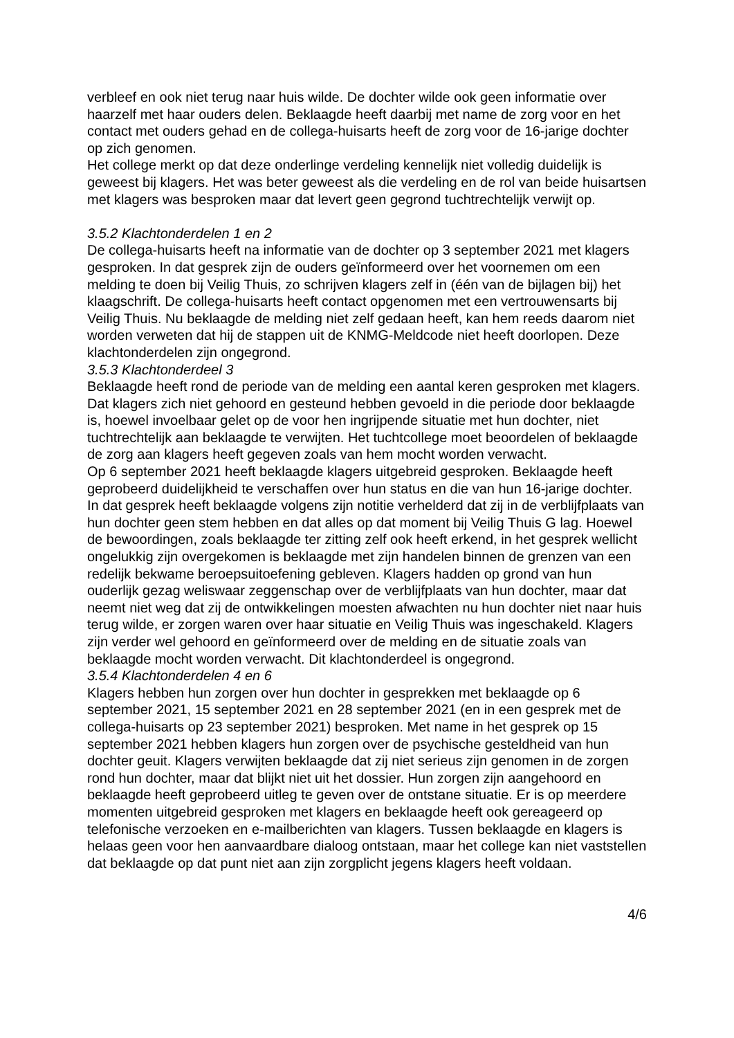verbleef en ook niet terug naar huis wilde. De dochter wilde ook geen informatie over haarzelf met haar ouders delen. Beklaagde heeft daarbij met name de zorg voor en het contact met ouders gehad en de collega-huisarts heeft de zorg voor de 16-jarige dochter op zich genomen.
Het college merkt op dat deze onderlinge verdeling kennelijk niet volledig duidelijk is geweest bij klagers. Het was beter geweest als die verdeling en de rol van beide huisartsen met klagers was besproken maar dat levert geen gegrond tuchtrechtelijk verwijt op.
3.5.2 Klachtonderdelen 1 en 2
De collega-huisarts heeft na informatie van de dochter op 3 september 2021 met klagers gesproken. In dat gesprek zijn de ouders geïnformeerd over het voornemen om een melding te doen bij Veilig Thuis, zo schrijven klagers zelf in (één van de bijlagen bij) het klaagschrift. De collega-huisarts heeft contact opgenomen met een vertrouwensarts bij Veilig Thuis. Nu beklaagde de melding niet zelf gedaan heeft, kan hem reeds daarom niet worden verweten dat hij de stappen uit de KNMG-Meldcode niet heeft doorlopen. Deze klachtonderdelen zijn ongegrond.
3.5.3 Klachtonderdeel 3
Beklaagde heeft rond de periode van de melding een aantal keren gesproken met klagers. Dat klagers zich niet gehoord en gesteund hebben gevoeld in die periode door beklaagde is, hoewel invoelbaar gelet op de voor hen ingrijpende situatie met hun dochter, niet tuchtrechtelijk aan beklaagde te verwijten. Het tuchtcollege moet beoordelen of beklaagde de zorg aan klagers heeft gegeven zoals van hem mocht worden verwacht.
Op 6 september 2021 heeft beklaagde klagers uitgebreid gesproken. Beklaagde heeft geprobeerd duidelijkheid te verschaffen over hun status en die van hun 16-jarige dochter. In dat gesprek heeft beklaagde volgens zijn notitie verhelderd dat zij in de verblijfplaats van hun dochter geen stem hebben en dat alles op dat moment bij Veilig Thuis G lag. Hoewel de bewoordingen, zoals beklaagde ter zitting zelf ook heeft erkend, in het gesprek wellicht ongelukkig zijn overgekomen is beklaagde met zijn handelen binnen de grenzen van een redelijk bekwame beroepsuitoefening gebleven. Klagers hadden op grond van hun ouderlijk gezag weliswaar zeggenschap over de verblijfplaats van hun dochter, maar dat neemt niet weg dat zij de ontwikkelingen moesten afwachten nu hun dochter niet naar huis terug wilde, er zorgen waren over haar situatie en Veilig Thuis was ingeschakeld. Klagers zijn verder wel gehoord en geïnformeerd over de melding en de situatie zoals van beklaagde mocht worden verwacht. Dit klachtonderdeel is ongegrond.
3.5.4 Klachtonderdelen 4 en 6
Klagers hebben hun zorgen over hun dochter in gesprekken met beklaagde op 6 september 2021, 15 september 2021 en 28 september 2021 (en in een gesprek met de collega-huisarts op 23 september 2021) besproken. Met name in het gesprek op 15 september 2021 hebben klagers hun zorgen over de psychische gesteldheid van hun dochter geuit. Klagers verwijten beklaagde dat zij niet serieus zijn genomen in de zorgen rond hun dochter, maar dat blijkt niet uit het dossier. Hun zorgen zijn aangehoord en beklaagde heeft geprobeerd uitleg te geven over de ontstane situatie. Er is op meerdere momenten uitgebreid gesproken met klagers en beklaagde heeft ook gereageerd op telefonische verzoeken en e-mailberichten van klagers. Tussen beklaagde en klagers is helaas geen voor hen aanvaardbare dialoog ontstaan, maar het college kan niet vaststellen dat beklaagde op dat punt niet aan zijn zorgplicht jegens klagers heeft voldaan.
4/6